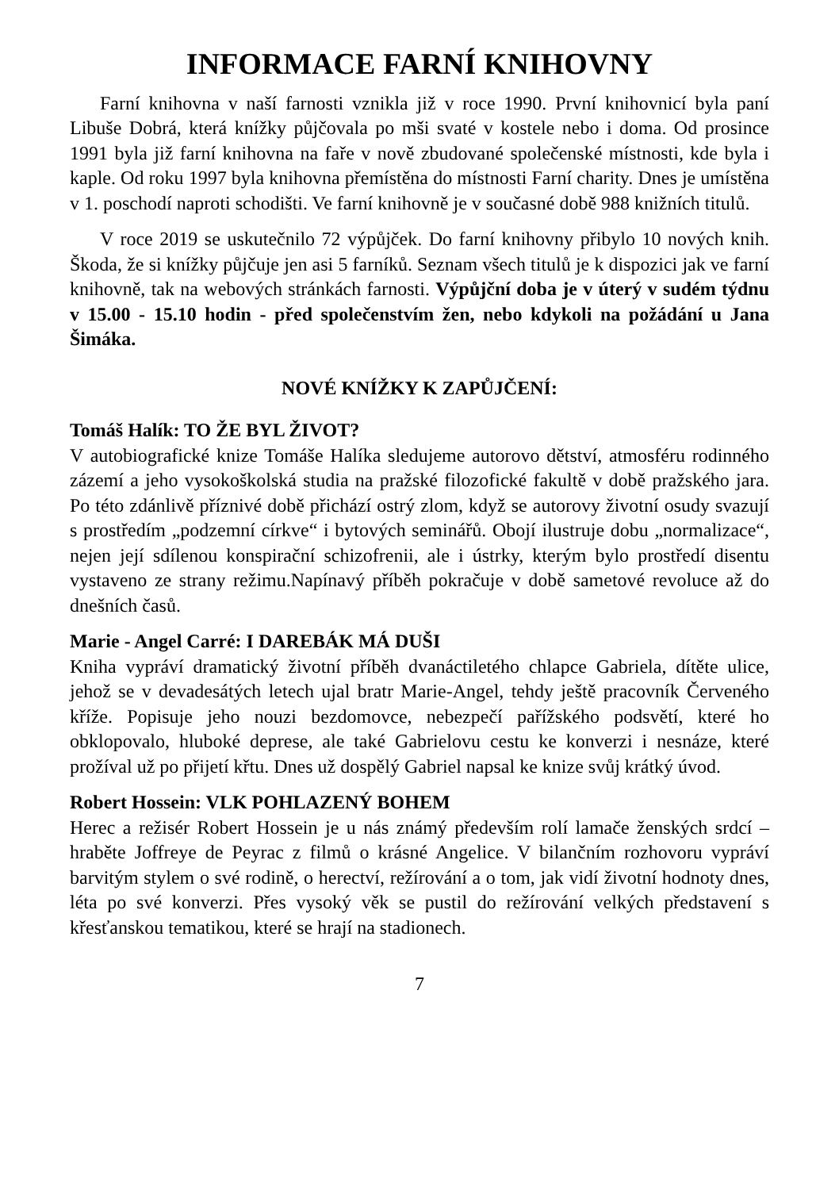INFORMACE FARNÍ KNIHOVNY
Farní knihovna v naší farnosti vznikla již v roce 1990. První knihovnicí byla paní Libuše Dobrá, která knížky půjčovala po mši svaté v kostele nebo i doma. Od prosince 1991 byla již farní knihovna na faře v nově zbudované společenské místnosti, kde byla i kaple. Od roku 1997 byla knihovna přemístěna do místnosti Farní charity. Dnes je umístěna v 1. poschodí naproti schodišti. Ve farní knihovně je v současné době 988 knižních titulů.
V roce 2019 se uskutečnilo 72 výpůjček. Do farní knihovny přibylo 10 nových knih. Škoda, že si knížky půjčuje jen asi 5 farníků. Seznam všech titulů je k dispozici jak ve farní knihovně, tak na webových stránkách farnosti. Výpůjční doba je v úterý v sudém týdnu v 15.00 - 15.10 hodin - před společenstvím žen, nebo kdykoli na požádání u Jana Šimáka.
NOVÉ KNÍŽKY K ZAPŮJČENÍ:
Tomáš Halík: TO ŽE BYL ŽIVOT?
V autobiografické knize Tomáše Halíka sledujeme autorovo dětství, atmosféru rodinného zázemí a jeho vysokoškolská studia na pražské filozofické fakultě v době pražského jara. Po této zdánlivě příznivé době přichází ostrý zlom, když se autorovy životní osudy svazují s prostředím „podzemní církve“ i bytových seminářů. Obojí ilustruje dobu „normalizace“, nejen její sdílenou konspirační schizofrenii, ale i ústrky, kterým bylo prostředí disentu vystaveno ze strany režimu.Napínavý příběh pokračuje v době sametové revoluce až do dnešních časů.
Marie - Angel Carré: I DAREBÁK MÁ DUŠI
Kniha vypráví dramatický životní příběh dvanáctiletého chlapce Gabriela, dítěte ulice, jehož se v devadesátých letech ujal bratr Marie-Angel, tehdy ještě pracovník Červeného kříže. Popisuje jeho nouzi bezdomovce, nebezpečí pařížského podsvětí, které ho obklopovalo, hluboké deprese, ale také Gabrielovu cestu ke konverzi i nesnáze, které prožíval už po přijetí křtu. Dnes už dospělý Gabriel napsal ke knize svůj krátký úvod.
Robert Hossein: VLK POHLAZENÝ BOHEM
Herec a režisér Robert Hossein je u nás známý především rolí lamače ženských srdcí – hraběte Joffreye de Peyrac z filmů o krásné Angelice. V bilančním rozhovoru vypráví barvitým stylem o své rodině, o herectví, režírování a o tom, jak vidí životní hodnoty dnes, léta po své konverzi. Přes vysoký věk se pustil do režírování velkých představení s křesťanskou tematikou, které se hrají na stadionech.
7